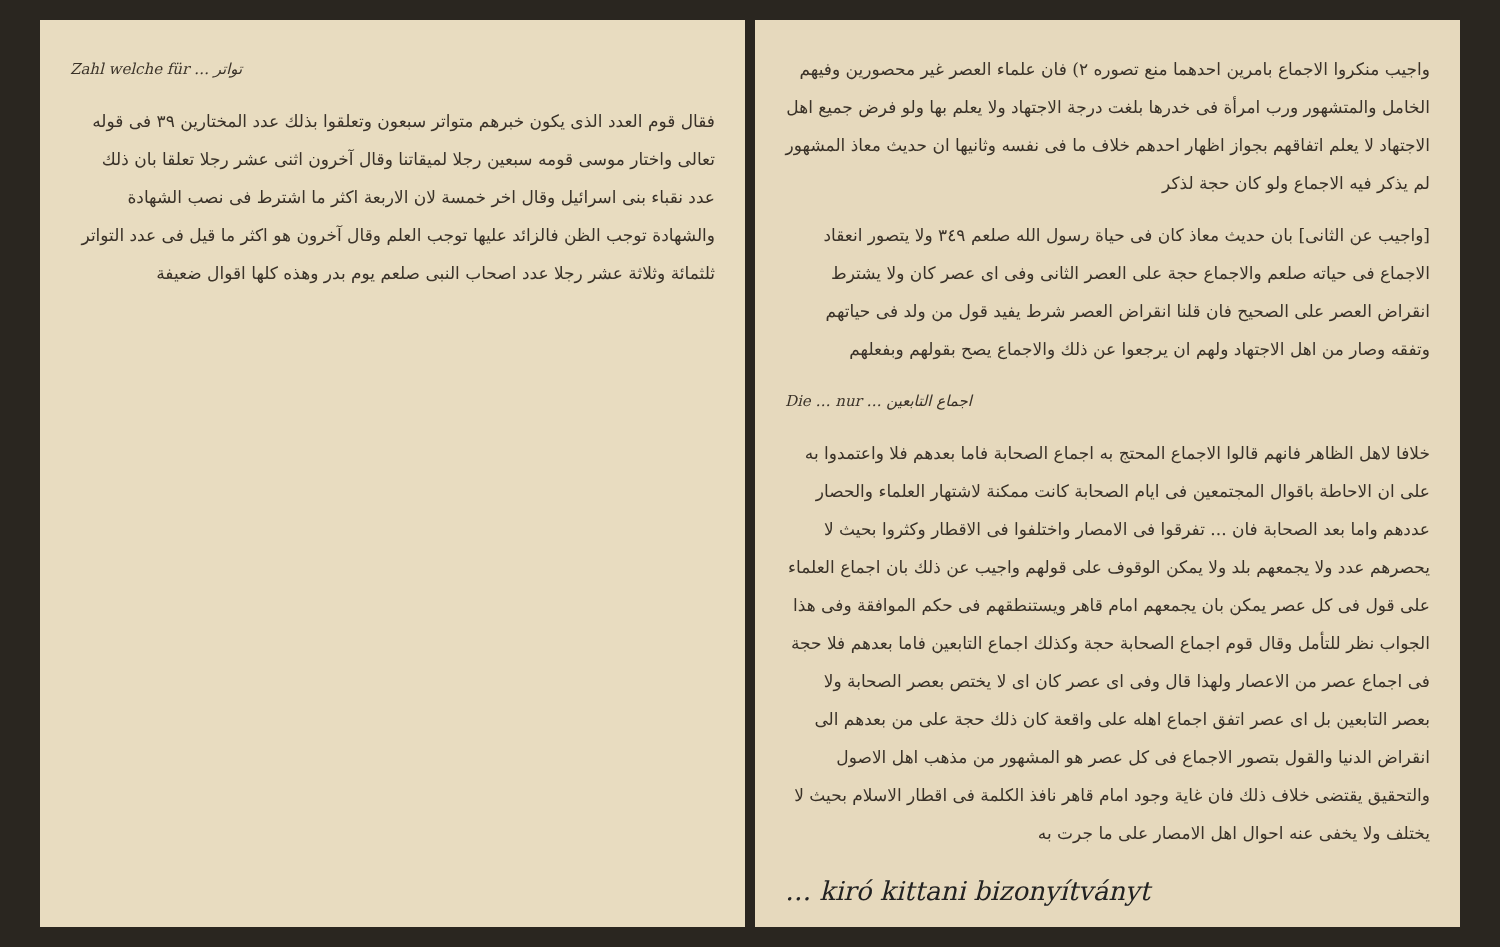Zahl welche für … تواتر
فقال قوم العدد الذى يكون خبرهم متواتر سبعون وتعلقوا بذلك عدد المختارين ٣٩ فى قوله تعالى واختار موسى قومه سبعين رجلا لميقاتنا وقال آخرون اثنى عشر رجلا تعلقا بان ذلك عدد نقباء بنى اسرائيل وقال اخر خمسة لان الاربعة اكثر ما اشترط فى نصب الشهادة والشهادة توجب الظن فالزائد عليها توجب العلم وقال آخرون هو اكثر ما قيل فى عدد التواتر ثلثمائة وثلاثة عشر رجلا عدد اصحاب النبى صلعم يوم بدر وهذه كلها اقوال ضعيفة
واجيب منكروا الاجماع بامرين احدهما منع تصوره ٢) فان علماء العصر غير محصورين وفيهم الخامل والمتشهور ورب امرأة فى خدرها بلغت درجة الاجتهاد ولا يعلم بها ولو فرض جميع اهل الاجتهاد لا يعلم اتفاقهم بجواز اظهار احدهم خلاف ما فى نفسه وثانيها ان حديث معاذ المشهور لم يذكر فيه الاجماع ولو كان حجة لذكر
[واجيب عن الثانى] بان حديث معاذ كان فى حياة رسول الله صلعم ٣٤٩ ولا يتصور انعقاد الاجماع فى حياته صلعم والاجماع حجة على العصر الثانى وفى اى عصر كان ولا يشترط انقراض العصر على الصحيح فان قلنا انقراض العصر شرط يفيد قول من ولد فى حياتهم وتفقه وصار من اهل الاجتهاد ولهم ان يرجعوا عن ذلك والاجماع يصح بقولهم وبفعلهم
Die … nur … اجماع التابعين
خلافا لاهل الظاهر فانهم قالوا الاجماع المحتج به اجماع الصحابة فاما بعدهم فلا واعتمدوا به على ان الاحاطة باقوال المجتمعين فى ايام الصحابة كانت ممكنة لاشتهار العلماء والحصار عددهم واما بعد الصحابة فان ... تفرقوا فى الامصار واختلفوا فى الاقطار وكثروا بحيث لا يحصرهم عدد ولا يجمعهم بلد ولا يمكن الوقوف على قولهم واجيب عن ذلك بان اجماع العلماء على قول فى كل عصر يمكن بان يجمعهم امام قاهر ويستنطقهم فى حكم الموافقة وفى هذا الجواب نظر للتأمل وقال قوم اجماع الصحابة حجة وكذلك اجماع التابعين فاما بعدهم فلا حجة فى اجماع عصر من الاعصار ولهذا قال وفى اى عصر كان اى لا يختص بعصر الصحابة ولا بعصر التابعين بل اى عصر اتفق اجماع اهله على واقعة كان ذلك حجة على من بعدهم الى انقراض الدنيا والقول بتصور الاجماع فى كل عصر هو المشهور من مذهب اهل الاصول والتحقيق يقتضى خلاف ذلك فان غاية وجود امام قاهر نافذ الكلمة فى اقطار الاسلام بحيث لا يختلف ولا يخفى عنه احوال اهل الامصار على ما جرت به
… kiró kittani bizonyítványt